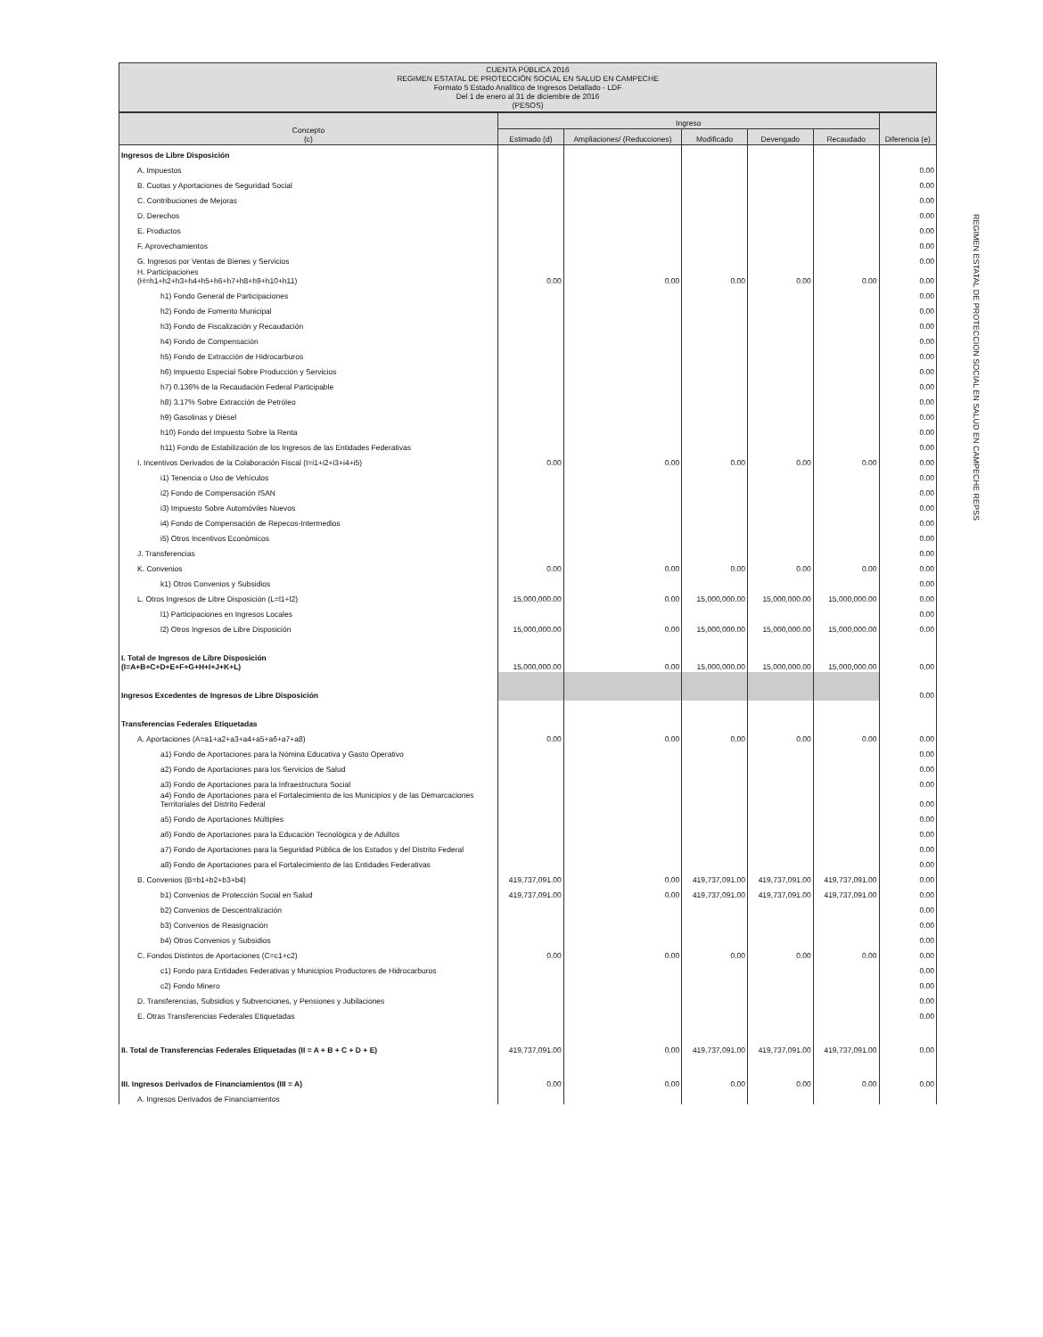CUENTA PÚBLICA 2016
REGIMEN ESTATAL DE PROTECCIÓN SOCIAL EN SALUD EN CAMPECHE
Formato 5 Estado Analítico de Ingresos Detallado - LDF
Del 1 de enero al 31 de diciembre de 2016
(PESOS)
| Concepto (c) | Ingreso | | | | | Diferencia (e) |
| --- | --- | --- | --- | --- | --- | --- |
| | Estimado (d) | Ampliaciones/ (Reducciones) | Modificado | Devengado | Recaudado | |
| Ingresos de Libre Disposición | | | | | | |
| A. Impuestos | | | | | | 0.00 |
| B. Cuotas y Aportaciones de Seguridad Social | | | | | | 0.00 |
| C. Contribuciones de Mejoras | | | | | | 0.00 |
| D. Derechos | | | | | | 0.00 |
| E. Productos | | | | | | 0.00 |
| F. Aprovechamientos | | | | | | 0.00 |
| G. Ingresos por Ventas de Bienes y Servicios | | | | | | 0.00 |
| H. Participaciones (H=h1+h2+h3+h4+h5+h6+h7+h8+h9+h10+h11) | 0.00 | 0.00 | 0.00 | 0.00 | 0.00 | 0.00 |
| h1) Fondo General de Participaciones | | | | | | 0.00 |
| h2) Fondo de Fomento Municipal | | | | | | 0.00 |
| h3) Fondo de Fiscalización y Recaudación | | | | | | 0.00 |
| h4) Fondo de Compensación | | | | | | 0.00 |
| h5) Fondo de Extracción de Hidrocarburos | | | | | | 0.00 |
| h6) Impuesto Especial Sobre Producción y Servicios | | | | | | 0.00 |
| h7) 0.136% de la Recaudación Federal Participable | | | | | | 0.00 |
| h8) 3.17% Sobre Extracción de Petróleo | | | | | | 0.00 |
| h9) Gasolinas y Diésel | | | | | | 0.00 |
| h10) Fondo del Impuesto Sobre la Renta | | | | | | 0.00 |
| h11) Fondo de Estabilización de los Ingresos de las Entidades Federativas | | | | | | 0.00 |
| I. Incentivos Derivados de la Colaboración Fiscal (I=i1+i2+i3+i4+i5) | 0.00 | 0.00 | 0.00 | 0.00 | 0.00 | 0.00 |
| i1) Tenencia o Uso de Vehículos | | | | | | 0.00 |
| i2) Fondo de Compensación ISAN | | | | | | 0.00 |
| i3) Impuesto Sobre Automóviles Nuevos | | | | | | 0.00 |
| i4) Fondo de Compensación de Repecos-Intermedios | | | | | | 0.00 |
| i5) Otros Incentivos Económicos | | | | | | 0.00 |
| J. Transferencias | | | | | | 0.00 |
| K. Convenios | 0.00 | 0.00 | 0.00 | 0.00 | 0.00 | 0.00 |
| k1) Otros Convenios y Subsidios | | | | | | 0.00 |
| L. Otros Ingresos de Libre Disposición (L=l1+l2) | 15,000,000.00 | 0.00 | 15,000,000.00 | 15,000,000.00 | 15,000,000.00 | 0.00 |
| l1) Participaciones en Ingresos Locales | | | | | | 0.00 |
| l2) Otros Ingresos de Libre Disposición | 15,000,000.00 | 0.00 | 15,000,000.00 | 15,000,000.00 | 15,000,000.00 | 0.00 |
| I. Total de Ingresos de Libre Disposición (I=A+B+C+D+E+F+G+H+I+J+K+L) | 15,000,000.00 | 0.00 | 15,000,000.00 | 15,000,000.00 | 15,000,000.00 | 0.00 |
| Ingresos Excedentes de Ingresos de Libre Disposición | | | | | | 0.00 |
| Transferencias Federales Etiquetadas | | | | | | |
| A. Aportaciones (A=a1+a2+a3+a4+a5+a6+a7+a8) | 0.00 | 0.00 | 0.00 | 0.00 | 0.00 | 0.00 |
| a1) Fondo de Aportaciones para la Nómina Educativa y Gasto Operativo | | | | | | 0.00 |
| a2) Fondo de Aportaciones para los Servicios de Salud | | | | | | 0.00 |
| a3) Fondo de Aportaciones para la Infraestructura Social | | | | | | 0.00 |
| a4) Fondo de Aportaciones para el Fortalecimiento de los Municipios y de las Demarcaciones Territoriales del Distrito Federal | | | | | | 0.00 |
| a5) Fondo de Aportaciones Múltiples | | | | | | 0.00 |
| a6) Fondo de Aportaciones para la Educación Tecnológica y de Adultos | | | | | | 0.00 |
| a7) Fondo de Aportaciones para la Seguridad Pública de los Estados y del Distrito Federal | | | | | | 0.00 |
| a8) Fondo de Aportaciones para el Fortalecimiento de las Entidades Federativas | | | | | | 0.00 |
| B. Convenios (B=b1+b2+b3+b4) | 419,737,091.00 | 0.00 | 419,737,091.00 | 419,737,091.00 | 419,737,091.00 | 0.00 |
| b1) Convenios de Protección Social en Salud | 419,737,091.00 | 0.00 | 419,737,091.00 | 419,737,091.00 | 419,737,091.00 | 0.00 |
| b2) Convenios de Descentralización | | | | | | 0.00 |
| b3) Convenios de Reasignación | | | | | | 0.00 |
| b4) Otros Convenios y Subsidios | | | | | | 0.00 |
| C. Fondos Distintos de Aportaciones (C=c1+c2) | 0.00 | 0.00 | 0.00 | 0.00 | 0.00 | 0.00 |
| c1) Fondo para Entidades Federativas y Municipios Productores de Hidrocarburos | | | | | | 0.00 |
| c2) Fondo Minero | | | | | | 0.00 |
| D. Transferencias, Subsidios y Subvenciones, y Pensiones y Jubilaciones | | | | | | 0.00 |
| E. Otras Transferencias Federales Etiquetadas | | | | | | 0.00 |
| II. Total de Transferencias Federales Etiquetadas (II = A + B + C + D + E) | 419,737,091.00 | 0.00 | 419,737,091.00 | 419,737,091.00 | 419,737,091.00 | 0.00 |
| III. Ingresos Derivados de Financiamientos (III = A) | 0.00 | 0.00 | 0.00 | 0.00 | 0.00 | 0.00 |
| A. Ingresos Derivados de Financiamientos | | | | | | |
REGIMEN ESTATAL DE PROTECCION SOCIAL EN SALUD EN CAMPECHE REPSS